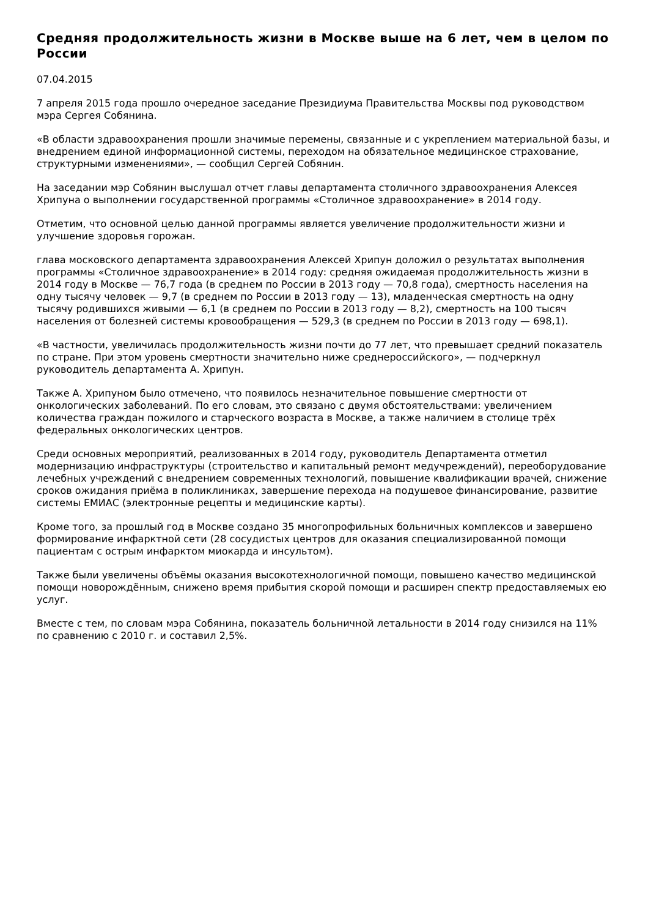Средняя продолжительность жизни в Москве выше на 6 лет, чем в целом по России
07.04.2015
7 апреля 2015 года прошло очередное заседание Президиума Правительства Москвы под руководством мэра Сергея Собянина.
«В области здравоохранения прошли значимые перемены, связанные и с укреплением материальной базы, и внедрением единой информационной системы, переходом на обязательное медицинское страхование, структурными изменениями», — сообщил Сергей Собянин.
На заседании мэр Собянин выслушал отчет главы департамента столичного здравоохранения Алексея Хрипуна о выполнении государственной программы «Столичное здравоохранение» в 2014 году.
Отметим, что основной целью данной программы является увеличение продолжительности жизни и улучшение здоровья горожан.
глава московского департамента здравоохранения Алексей Хрипун доложил о результатах выполнения программы «Столичное здравоохранение» в 2014 году: средняя ожидаемая продолжительность жизни в 2014 году в Москве — 76,7 года (в среднем по России в 2013 году — 70,8 года), смертность населения на одну тысячу человек — 9,7 (в среднем по России в 2013 году — 13), младенческая смертность на одну тысячу родившихся живыми — 6,1 (в среднем по России в 2013 году — 8,2), смертность на 100 тысяч населения от болезней системы кровообращения — 529,3 (в среднем по России в 2013 году — 698,1).
«В частности, увеличилась продолжительность жизни почти до 77 лет, что превышает средний показатель по стране. При этом уровень смертности значительно ниже среднероссийского», — подчеркнул руководитель департамента А. Хрипун.
Также А. Хрипуном было отмечено, что появилось незначительное повышение смертности от онкологических заболеваний. По его словам, это связано с двумя обстоятельствами: увеличением количества граждан пожилого и старческого возраста в Москве, а также наличием в столице трёх федеральных онкологических центров.
Среди основных мероприятий, реализованных в 2014 году, руководитель Департамента отметил модернизацию инфраструктуры (строительство и капитальный ремонт медучреждений), переоборудование лечебных учреждений с внедрением современных технологий, повышение квалификации врачей, снижение сроков ожидания приёма в поликлиниках, завершение перехода на подушевое финансирование, развитие системы ЕМИАС (электронные рецепты и медицинские карты).
Кроме того, за прошлый год в Москве создано 35 многопрофильных больничных комплексов и завершено формирование инфарктной сети (28 сосудистых центров для оказания специализированной помощи пациентам с острым инфарктом миокарда и инсультом).
Также были увеличены объёмы оказания высокотехнологичной помощи, повышено качество медицинской помощи новорождённым, снижено время прибытия скорой помощи и расширен спектр предоставляемых ею услуг.
Вместе с тем, по словам мэра Собянина, показатель больничной летальности в 2014 году снизился на 11% по сравнению с 2010 г. и составил 2,5%.